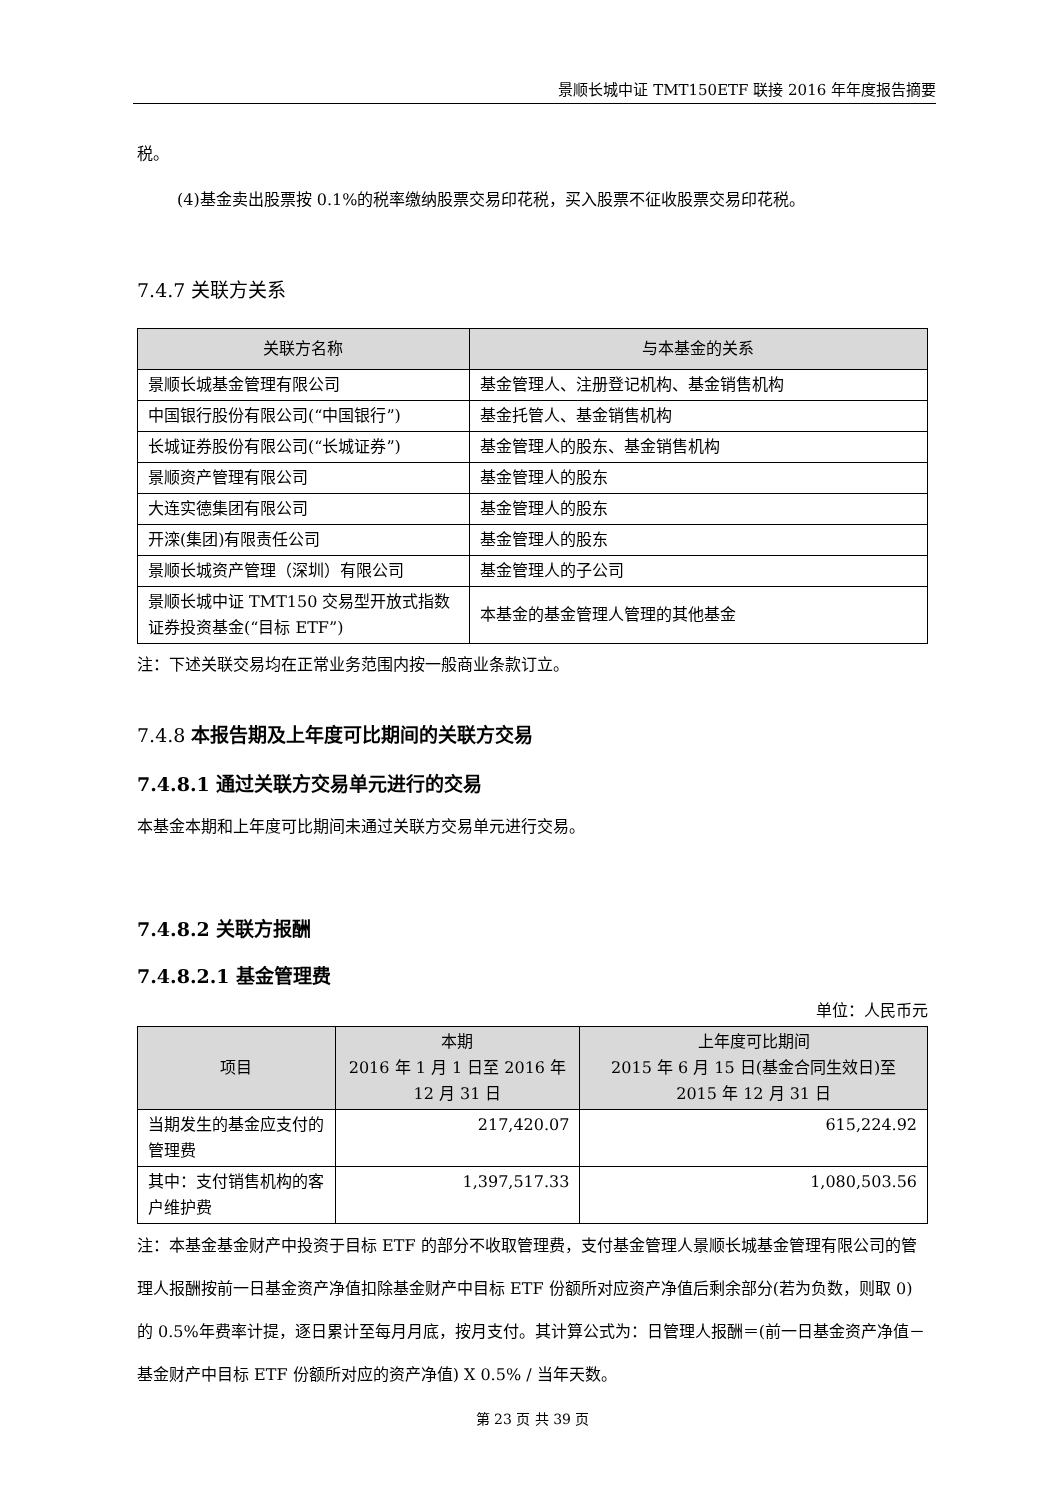景顺长城中证 TMT150ETF 联接 2016 年年度报告摘要
税。
(4)基金卖出股票按 0.1%的税率缴纳股票交易印花税，买入股票不征收股票交易印花税。
7.4.7 关联方关系
| 关联方名称 | 与本基金的关系 |
| --- | --- |
| 景顺长城基金管理有限公司 | 基金管理人、注册登记机构、基金销售机构 |
| 中国银行股份有限公司(“中国银行”) | 基金托管人、基金销售机构 |
| 长城证券股份有限公司(“长城证券”) | 基金管理人的股东、基金销售机构 |
| 景顺资产管理有限公司 | 基金管理人的股东 |
| 大连实德集团有限公司 | 基金管理人的股东 |
| 开滦(集团)有限责任公司 | 基金管理人的股东 |
| 景顺长城资产管理（深圳）有限公司 | 基金管理人的子公司 |
| 景顺长城中证 TMT150 交易型开放式指数证券投资基金(“目标 ETF”) | 本基金的基金管理人管理的其他基金 |
注：下述关联交易均在正常业务范围内按一般商业条款订立。
7.4.8 本报告期及上年度可比期间的关联方交易
7.4.8.1 通过关联方交易单元进行的交易
本基金本期和上年度可比期间未通过关联方交易单元进行交易。
7.4.8.2 关联方报酬
7.4.8.2.1 基金管理费
单位：人民币元
| 项目 | 本期 2016 年 1 月 1 日至 2016 年 12 月 31 日 | 上年度可比期间 2015 年 6 月 15 日(基金合同生效日)至 2015 年 12 月 31 日 |
| --- | --- | --- |
| 当期发生的基金应支付的管理费 | 217,420.07 | 615,224.92 |
| 其中：支付销售机构的客户维护费 | 1,397,517.33 | 1,080,503.56 |
注：本基金基金财产中投资于目标 ETF 的部分不收取管理费，支付基金管理人景顺长城基金管理有限公司的管理人报酬按前一日基金资产净值扣除基金财产中目标 ETF 份额所对应资产净值后剩余部分(若为负数，则取 0)的 0.5%年费率计提，逐日累计至每月月底，按月支付。其计算公式为：日管理人报酬＝(前一日基金资产净值－基金财产中目标 ETF 份额所对应的资产净值) X 0.5% / 当年天数。
第 23 页 共 39 页